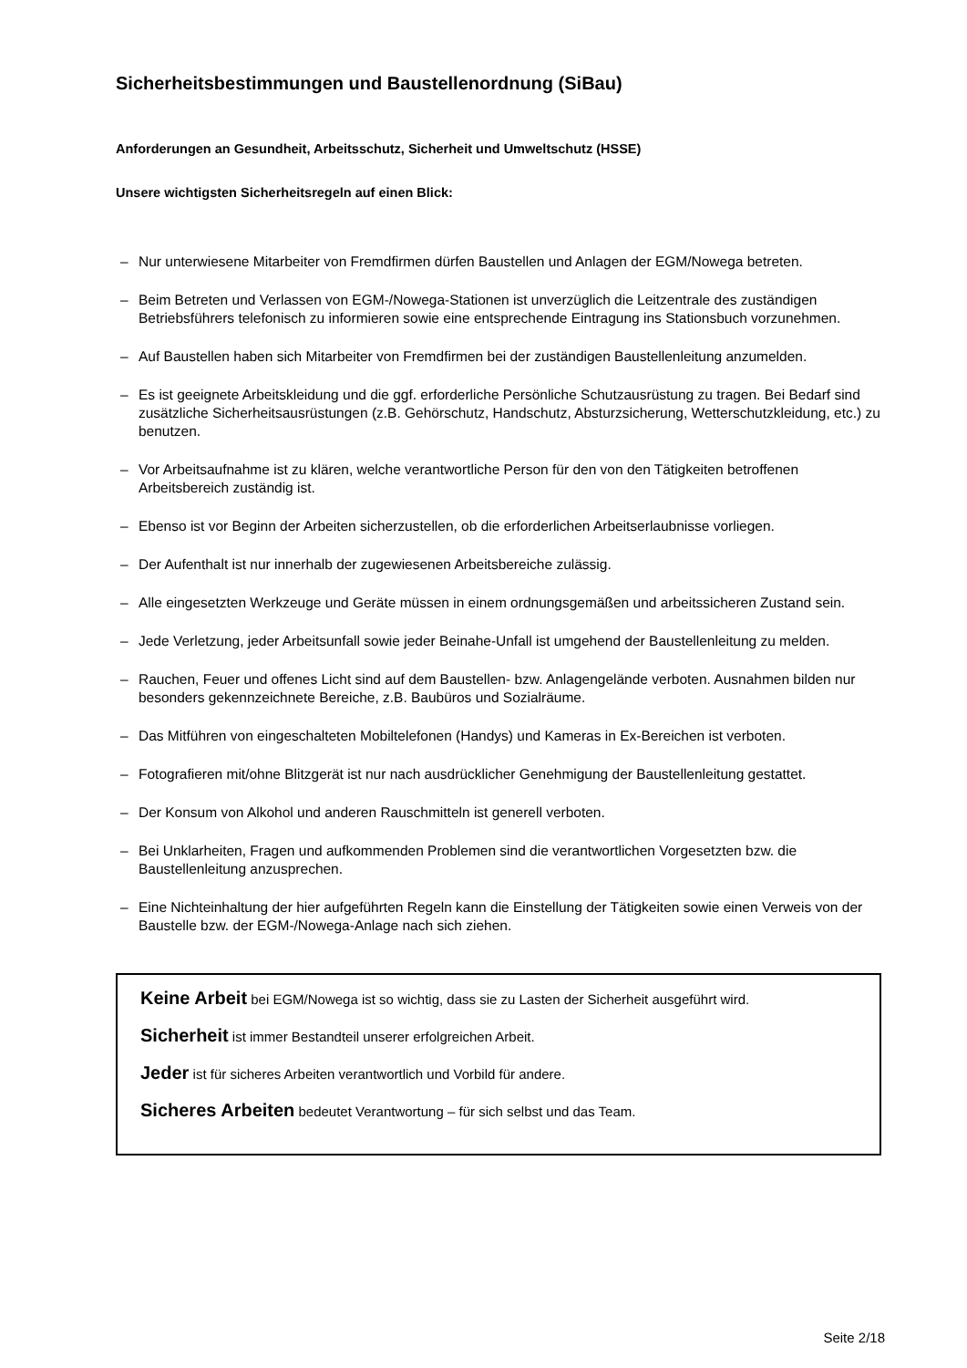Sicherheitsbestimmungen und Baustellenordnung (SiBau)
Anforderungen an Gesundheit, Arbeitsschutz, Sicherheit und Umweltschutz (HSSE)
Unsere wichtigsten Sicherheitsregeln auf einen Blick:
– Nur unterwiesene Mitarbeiter von Fremdfirmen dürfen Baustellen und Anlagen der EGM/Nowega betreten.
– Beim Betreten und Verlassen von EGM-/Nowega-Stationen ist unverzüglich die Leitzentrale des zuständigen Betriebsführers telefonisch zu informieren sowie eine entsprechende Eintragung ins Stationsbuch vorzunehmen.
– Auf Baustellen haben sich Mitarbeiter von Fremdfirmen bei der zuständigen Baustellenleitung anzumelden.
– Es ist geeignete Arbeitskleidung und die ggf. erforderliche Persönliche Schutzausrüstung zu tragen. Bei Bedarf sind zusätzliche Sicherheitsausrüstungen (z.B. Gehörschutz, Handschutz, Absturzsicherung, Wetterschutzkleidung, etc.) zu benutzen.
– Vor Arbeitsaufnahme ist zu klären, welche verantwortliche Person für den von den Tätigkeiten betroffenen Arbeitsbereich zuständig ist.
– Ebenso ist vor Beginn der Arbeiten sicherzustellen, ob die erforderlichen Arbeitserlaubnisse vorliegen.
– Der Aufenthalt ist nur innerhalb der zugewiesenen Arbeitsbereiche zulässig.
– Alle eingesetzten Werkzeuge und Geräte müssen in einem ordnungsgemäßen und arbeitssicheren Zustand sein.
– Jede Verletzung, jeder Arbeitsunfall sowie jeder Beinahe-Unfall ist umgehend der Baustellenleitung zu melden.
– Rauchen, Feuer und offenes Licht sind auf dem Baustellen- bzw. Anlagengelände verboten. Ausnahmen bilden nur besonders gekennzeichnete Bereiche, z.B. Baubüros und Sozialräume.
– Das Mitführen von eingeschalteten Mobiltelefonen (Handys) und Kameras in Ex-Bereichen ist verboten.
– Fotografieren mit/ohne Blitzgerät ist nur nach ausdrücklicher Genehmigung der Baustellenleitung gestattet.
– Der Konsum von Alkohol und anderen Rauschmitteln ist generell verboten.
– Bei Unklarheiten, Fragen und aufkommenden Problemen sind die verantwortlichen Vorgesetzten bzw. die Baustellenleitung anzusprechen.
– Eine Nichteinhaltung der hier aufgeführten Regeln kann die Einstellung der Tätigkeiten sowie einen Verweis von der Baustelle bzw. der EGM-/Nowega-Anlage nach sich ziehen.
Keine Arbeit bei EGM/Nowega ist so wichtig, dass sie zu Lasten der Sicherheit ausgeführt wird.
Sicherheit ist immer Bestandteil unserer erfolgreichen Arbeit.
Jeder ist für sicheres Arbeiten verantwortlich und Vorbild für andere.
Sicheres Arbeiten bedeutet Verantwortung – für sich selbst und das Team.
Seite 2/18